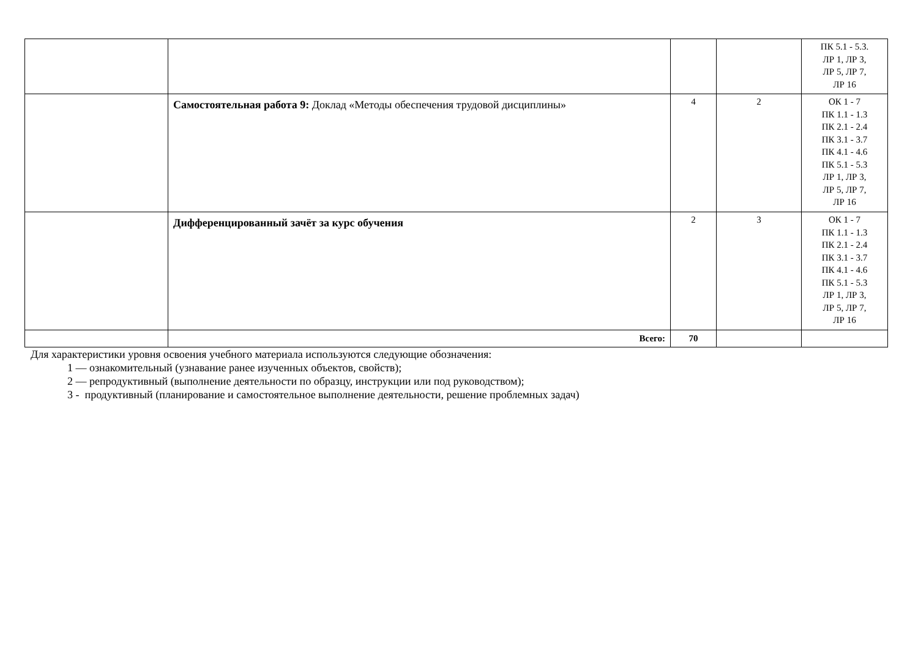| | | | | ПК 5.1 - 5.3. ЛР 1, ЛР 3, ЛР 5, ЛР 7, ЛР 16 |
| | Самостоятельная работа 9: Доклад «Методы обеспечения трудовой дисциплины» | 4 | 2 | ОК 1 - 7 ПК 1.1 - 1.3 ПК 2.1 - 2.4 ПК 3.1 - 3.7 ПК 4.1 - 4.6 ПК 5.1 - 5.3 ЛР 1, ЛР 3, ЛР 5, ЛР 7, ЛР 16 |
| | Дифференцированный зачёт за курс обучения | 2 | 3 | ОК 1 - 7 ПК 1.1 - 1.3 ПК 2.1 - 2.4 ПК 3.1 - 3.7 ПК 4.1 - 4.6 ПК 5.1 - 5.3 ЛР 1, ЛР 3, ЛР 5, ЛР 7, ЛР 16 |
| | Всего: | 70 | | |
Для характеристики уровня освоения учебного материала используются следующие обозначения:
1 — ознакомительный (узнавание ранее изученных объектов, свойств);
2 — репродуктивный (выполнение деятельности по образцу, инструкции или под руководством);
3 - продуктивный (планирование и самостоятельное выполнение деятельности, решение проблемных задач)